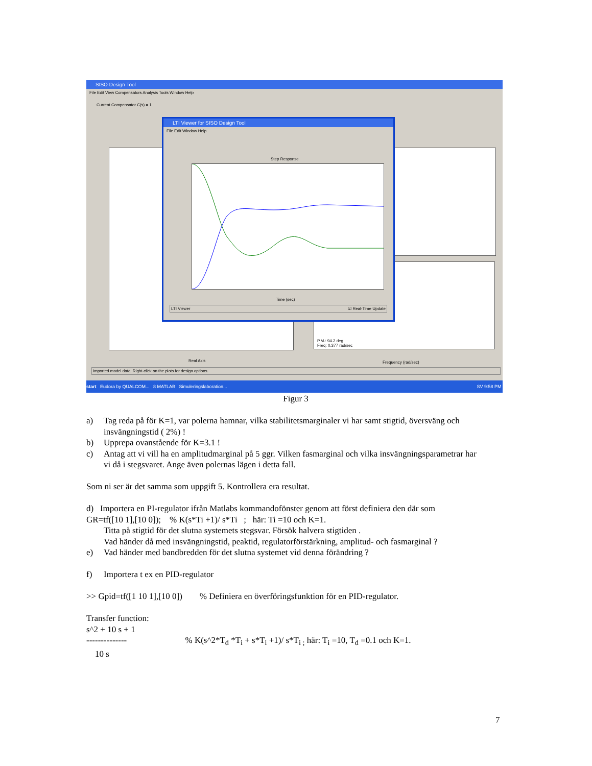SISO Design Tool
File Edit View Compensators Analysis Tools Window Help
Current Compensator C(s) = 1
P.M.: 94.2 deg
Freq: 0.377 rad/sec
Real Axis Frequency (rad/sec)
Imported model data. Right-click on the plots for design options.
LTI Viewer for SISO Design Tool
File Edit Window Help
Step Response
Time (sec)
LTI Viewer ☑ Real-Time Update
start Eudora by QUALCOM... 8 MATLAB Simuleringslaboration... SV 9:58 PM
Figur 3
a) Tag reda på för K=1, var polerna hamnar, vilka stabilitetsmarginaler vi har samt stigtid, översväng och insvängningstid ( 2%) !
b) Upprepa ovanstående för K=3.1 !
c) Antag att vi vill ha en amplitudmarginal på 5 ggr. Vilken fasmarginal och vilka insvängningsparametrar har
vi då i stegsvaret. Ange även polernas lägen i detta fall.
Som ni ser är det samma som uppgift 5. Kontrollera era resultat.
d) Importera en PI-regulator ifrån Matlabs kommandofönster genom att först definiera den där som
GR=tf([10 1],[10 0]); % K(s*Ti +1)/ s*Ti ; här: Ti =10 och K=1.
Titta på stigtid för det slutna systemets stegsvar. Försök halvera stigtiden .
Vad händer då med insvängningstid, peaktid, regulatorförstärkning, amplitud- och fasmarginal ?
e) Vad händer med bandbredden för det slutna systemet vid denna förändring ?
f) Importera t ex en PID-regulator
>> Gpid=tf([1 10 1],[10 0]) % Definiera en överföringsfunktion för en PID-regulator.
Transfer function:
s^2 + 10 s + 1
-------------- % K(s^2*T<sub>d</sub> *T<sub>i</sub> + s*T<sub>i</sub> +1)/ s*T<sub>i ;</sub> här: T<sub>i</sub> =10, T<sub>d</sub> =0.1 och K=1.
10 s
7